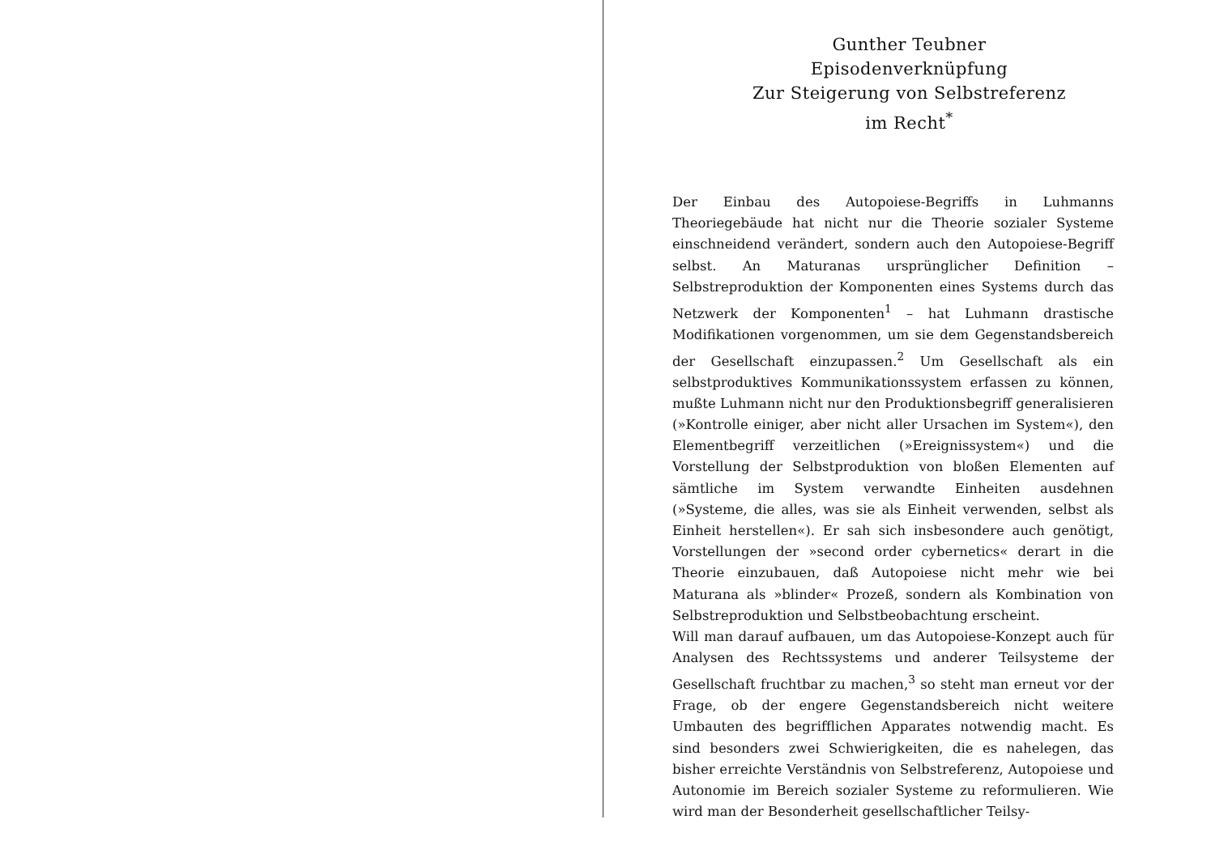Gunther Teubner
Episodenverknüpfung
Zur Steigerung von Selbstreferenz
im Recht<sup>*</sup>
Der Einbau des Autopoiese-Begriffs in Luhmanns Theoriegebäude hat nicht nur die Theorie sozialer Systeme einschneidend verändert, sondern auch den Autopoiese-Begriff selbst. An Maturanas ursprünglicher Definition – Selbstreproduktion der Komponenten eines Systems durch das Netzwerk der Komponenten<sup>1</sup> – hat Luhmann drastische Modifikationen vorgenommen, um sie dem Gegenstandsbereich der Gesellschaft einzupassen.<sup>2</sup> Um Gesellschaft als ein selbstproduktives Kommunikationssystem erfassen zu können, mußte Luhmann nicht nur den Produktionsbegriff generalisieren (»Kontrolle einiger, aber nicht aller Ursachen im System«), den Elementbegriff verzeitlichen (»Ereignissystem«) und die Vorstellung der Selbstproduktion von bloßen Elementen auf sämtliche im System verwandte Einheiten ausdehnen (»Systeme, die alles, was sie als Einheit verwenden, selbst als Einheit herstellen«). Er sah sich insbesondere auch genötigt, Vorstellungen der »second order cybernetics« derart in die Theorie einzubauen, daß Autopoiese nicht mehr wie bei Maturana als »blinder« Prozeß, sondern als Kombination von Selbstreproduktion und Selbstbeobachtung erscheint.
Will man darauf aufbauen, um das Autopoiese-Konzept auch für Analysen des Rechtssystems und anderer Teilsysteme der Gesellschaft fruchtbar zu machen,<sup>3</sup> so steht man erneut vor der Frage, ob der engere Gegenstandsbereich nicht weitere Umbauten des begrifflichen Apparates notwendig macht. Es sind besonders zwei Schwierigkeiten, die es nahelegen, das bisher erreichte Verständnis von Selbstreferenz, Autopoiese und Autonomie im Bereich sozialer Systeme zu reformulieren. Wie wird man der Besonderheit gesellschaftlicher Teilsy-